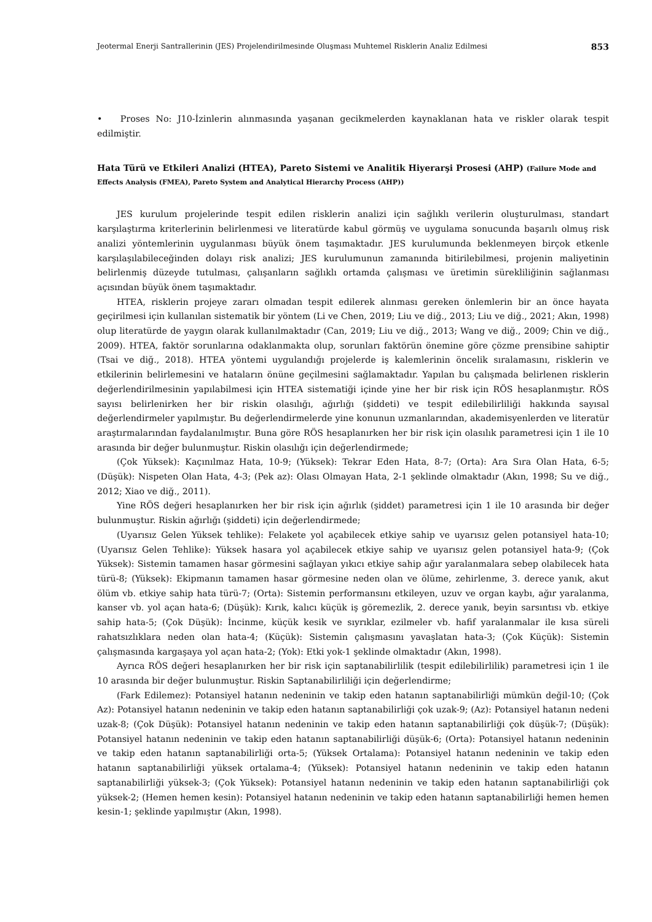Jeotermal Enerji Santrallerinin (JES) Projelendirilmesinde Oluşması Muhtemel Risklerin Analiz Edilmesi 853
• Proses No: J10-İzinlerin alınmasında yaşanan gecikmelerden kaynaklanan hata ve riskler olarak tespit edilmiştir.
Hata Türü ve Etkileri Analizi (HTEA), Pareto Sistemi ve Analitik Hiyerarşi Prosesi (AHP) (Failure Mode and Effects Analysis (FMEA), Pareto System and Analytical Hierarchy Process (AHP))
JES kurulum projelerinde tespit edilen risklerin analizi için sağlıklı verilerin oluşturulması, standart karşılaştırma kriterlerinin belirlenmesi ve literatürde kabul görmüş ve uygulama sonucunda başarılı olmuş risk analizi yöntemlerinin uygulanması büyük önem taşımaktadır. JES kurulumunda beklenmeyen birçok etkenle karşılaşılabileceğinden dolayı risk analizi; JES kurulumunun zamanında bitirilebilmesi, projenin maliyetinin belirlenmiş düzeyde tutulması, çalışanların sağlıklı ortamda çalışması ve üretimin sürekliliğinin sağlanması açısından büyük önem taşımaktadır.
HTEA, risklerin projeye zararı olmadan tespit edilerek alınması gereken önlemlerin bir an önce hayata geçirilmesi için kullanılan sistematik bir yöntem (Li ve Chen, 2019; Liu ve diğ., 2013; Liu ve diğ., 2021; Akın, 1998) olup literatürde de yaygın olarak kullanılmaktadır (Can, 2019; Liu ve diğ., 2013; Wang ve diğ., 2009; Chin ve diğ., 2009). HTEA, faktör sorunlarına odaklanmakta olup, sorunları faktörün önemine göre çözme prensibine sahiptir (Tsai ve diğ., 2018). HTEA yöntemi uygulandığı projelerde iş kalemlerinin öncelik sıralamasını, risklerin ve etkilerinin belirlemesini ve hataların önüne geçilmesini sağlamaktadır. Yapılan bu çalışmada belirlenen risklerin değerlendirilmesinin yapılabilmesi için HTEA sistematiği içinde yine her bir risk için RÖS hesaplanmıştır. RÖS sayısı belirlenirken her bir riskin olasılığı, ağırlığı (şiddeti) ve tespit edilebilirliliği hakkında sayısal değerlendirmeler yapılmıştır. Bu değerlendirmelerde yine konunun uzmanlarından, akademisyenlerden ve literatür araştırmalarından faydalanılmıştır. Buna göre RÖS hesaplanırken her bir risk için olasılık parametresi için 1 ile 10 arasında bir değer bulunmuştur. Riskin olasılığı için değerlendirmede;
(Çok Yüksek): Kaçınılmaz Hata, 10-9; (Yüksek): Tekrar Eden Hata, 8-7; (Orta): Ara Sıra Olan Hata, 6-5; (Düşük): Nispeten Olan Hata, 4-3; (Pek az): Olası Olmayan Hata, 2-1 şeklinde olmaktadır (Akın, 1998; Su ve diğ., 2012; Xiao ve diğ., 2011).
Yine RÖS değeri hesaplanırken her bir risk için ağırlık (şiddet) parametresi için 1 ile 10 arasında bir değer bulunmuştur. Riskin ağırlığı (şiddeti) için değerlendirmede;
(Uyarısız Gelen Yüksek tehlike): Felakete yol açabilecek etkiye sahip ve uyarısız gelen potansiyel hata-10; (Uyarısız Gelen Tehlike): Yüksek hasara yol açabilecek etkiye sahip ve uyarısız gelen potansiyel hata-9; (Çok Yüksek): Sistemin tamamen hasar görmesini sağlayan yıkıcı etkiye sahip ağır yaralanmalara sebep olabilecek hata türü-8; (Yüksek): Ekipmanın tamamen hasar görmesine neden olan ve ölüme, zehirlenme, 3. derece yanık, akut ölüm vb. etkiye sahip hata türü-7; (Orta): Sistemin performansını etkileyen, uzuv ve organ kaybı, ağır yaralanma, kanser vb. yol açan hata-6; (Düşük): Kırık, kalıcı küçük iş göremezlik, 2. derece yanık, beyin sarsıntısı vb. etkiye sahip hata-5; (Çok Düşük): İncinme, küçük kesik ve sıyrıklar, ezilmeler vb. hafif yaralanmalar ile kısa süreli rahatsızlıklara neden olan hata-4; (Küçük): Sistemin çalışmasını yavaşlatan hata-3; (Çok Küçük): Sistemin çalışmasında kargaşaya yol açan hata-2; (Yok): Etki yok-1 şeklinde olmaktadır (Akın, 1998).
Ayrıca RÖS değeri hesaplanırken her bir risk için saptanabilirlilik (tespit edilebilirlilik) parametresi için 1 ile 10 arasında bir değer bulunmuştur. Riskin Saptanabilirliliği için değerlendirme;
(Fark Edilemez): Potansiyel hatanın nedeninin ve takip eden hatanın saptanabilirliği mümkün değil-10; (Çok Az): Potansiyel hatanın nedeninin ve takip eden hatanın saptanabilirliği çok uzak-9; (Az): Potansiyel hatanın nedeni uzak-8; (Çok Düşük): Potansiyel hatanın nedeninin ve takip eden hatanın saptanabilirliği çok düşük-7; (Düşük): Potansiyel hatanın nedeninin ve takip eden hatanın saptanabilirliği düşük-6; (Orta): Potansiyel hatanın nedeninin ve takip eden hatanın saptanabilirliği orta-5; (Yüksek Ortalama): Potansiyel hatanın nedeninin ve takip eden hatanın saptanabilirliği yüksek ortalama-4; (Yüksek): Potansiyel hatanın nedeninin ve takip eden hatanın saptanabilirliği yüksek-3; (Çok Yüksek): Potansiyel hatanın nedeninin ve takip eden hatanın saptanabilirliği çok yüksek-2; (Hemen hemen kesin): Potansiyel hatanın nedeninin ve takip eden hatanın saptanabilirliği hemen hemen kesin-1; şeklinde yapılmıştır (Akın, 1998).